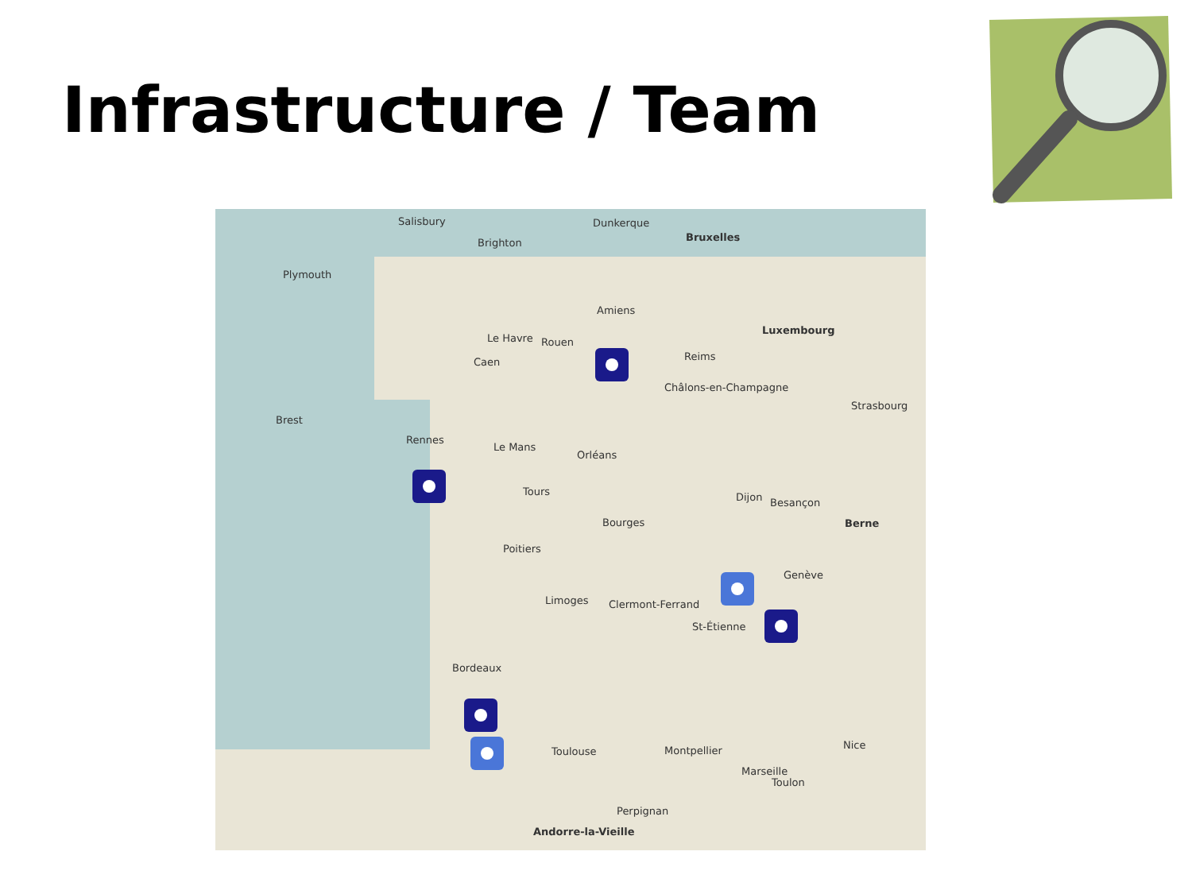Infrastructure / Team
Salisbury
Brighton
Dunkerque
Bruxelles
Plymouth
Amiens
Luxembourg
Le Havre Rouen
Reims
Caen
Châlons-en-Champagne
Strasbourg
Brest
Rennes
Le Mans
Orléans
Tours Dijon Besançon
Berne
Bourges
Poitiers
Genève
Limoges Clermont-Ferrand
St-Étienne
Bordeaux
Toulouse Montpellier
Marseille
Toulon
Nice
Perpignan
Andorre-la-Vieille